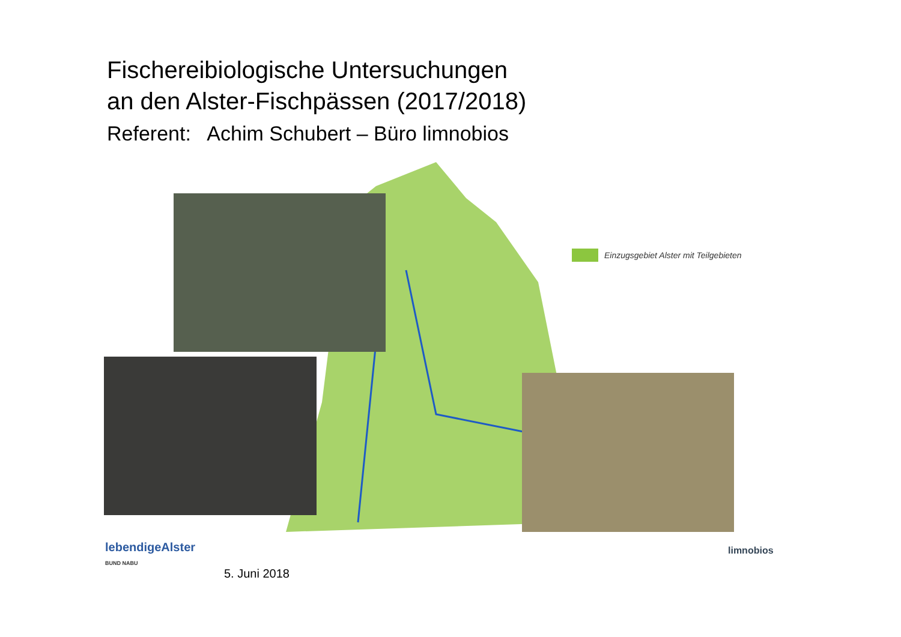Fischereibiologische Untersuchungen
an den Alster-Fischpässen (2017/2018)
Referent: Achim Schubert – Büro limnobios
Einzugsgebiet Alster mit Teilgebieten
lebendigeAlster
BUND NABU
5. Juni 2018
limnobios